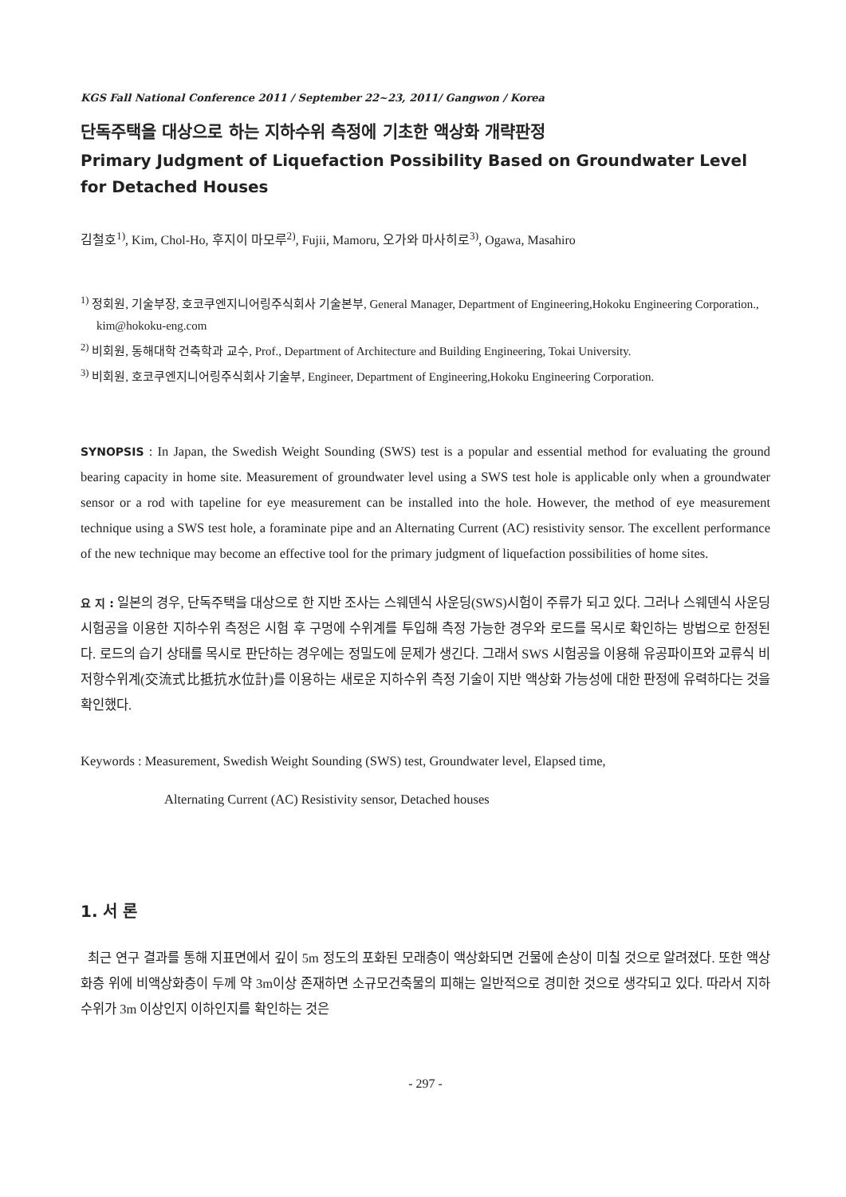KGS Fall National Conference 2011 / September 22~23, 2011/ Gangwon / Korea
단독주택을 대상으로 하는 지하수위 측정에 기초한 액상화 개략판정
Primary Judgment of Liquefaction Possibility Based on Groundwater Level for Detached Houses
김철호<sup>1)</sup>, Kim, Chol-Ho, 후지이 마모루<sup>2)</sup>, Fujii, Mamoru, 오가와 마사히로<sup>3)</sup>, Ogawa, Masahiro
<sup>1)</sup> 정회원, 기술부장, 호코쿠엔지니어링주식회사 기술본부, General Manager, Department of Engineering,Hokoku Engineering Corporation., kim@hokoku-eng.com
<sup>2)</sup> 비회원, 동해대학 건축학과 교수, Prof., Department of Architecture and Building Engineering, Tokai University.
<sup>3)</sup> 비회원, 호코쿠엔지니어링주식회사 기술부, Engineer, Department of Engineering,Hokoku Engineering Corporation.
SYNOPSIS : In Japan, the Swedish Weight Sounding (SWS) test is a popular and essential method for evaluating the ground bearing capacity in home site. Measurement of groundwater level using a SWS test hole is applicable only when a groundwater sensor or a rod with tapeline for eye measurement can be installed into the hole. However, the method of eye measurement technique using a SWS test hole, a foraminate pipe and an Alternating Current (AC) resistivity sensor. The excellent performance of the new technique may become an effective tool for the primary judgment of liquefaction possibilities of home sites.
요 지 : 일본의 경우, 단독주택을 대상으로 한 지반 조사는 스웨덴식 사운딩(SWS)시험이 주류가 되고 있다. 그러나 스웨덴식 사운딩 시험공을 이용한 지하수위 측정은 시험 후 구멍에 수위계를 투입해 측정 가능한 경우와 로드를 목시로 확인하는 방법으로 한정된다. 로드의 습기 상태를 목시로 판단하는 경우에는 정밀도에 문제가 생긴다. 그래서 SWS 시험공을 이용해 유공파이프와 교류식 비저항수위계(交流式比抵抗水位計)를 이용하는 새로운 지하수위 측정 기술이 지반 액상화 가능성에 대한 판정에 유력하다는 것을 확인했다.
Keywords : Measurement, Swedish Weight Sounding (SWS) test, Groundwater level, Elapsed time,
Alternating Current (AC) Resistivity sensor, Detached houses
1. 서 론
최근 연구 결과를 통해 지표면에서 깊이 5m 정도의 포화된 모래층이 액상화되면 건물에 손상이 미칠 것으로 알려졌다. 또한 액상화층 위에 비액상화층이 두께 약 3m이상 존재하면 소규모건축물의 피해는 일반적으로 경미한 것으로 생각되고 있다. 따라서 지하 수위가 3m 이상인지 이하인지를 확인하는 것은
- 297 -